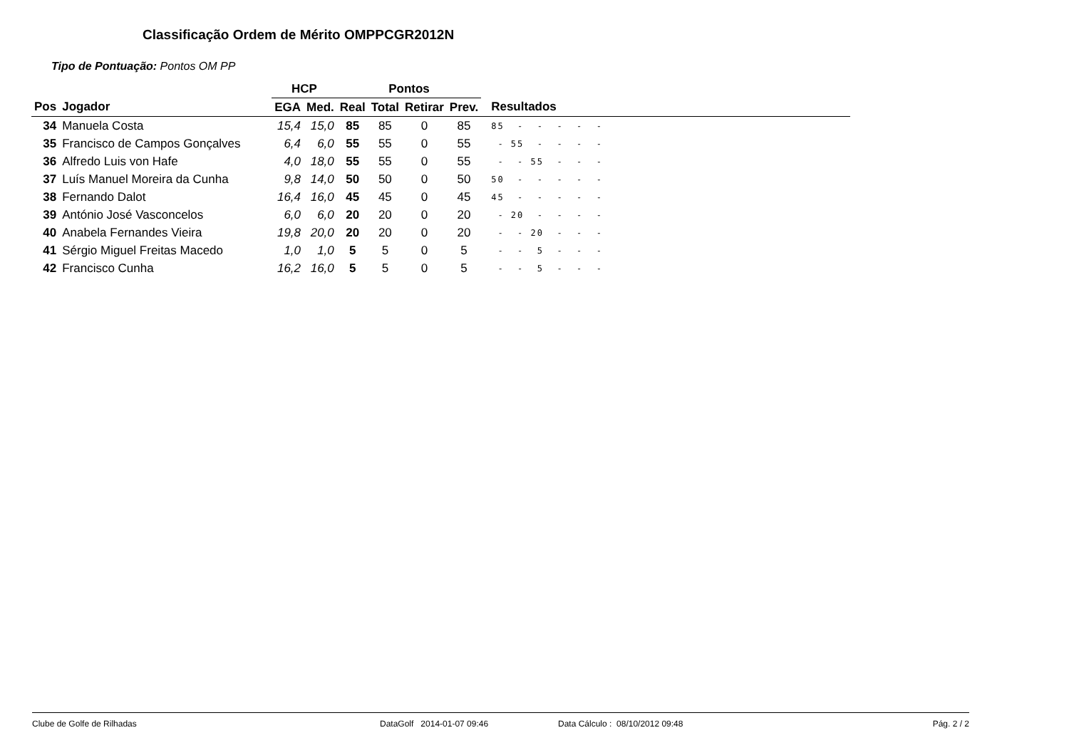Classificação Ordem de Mérito OMPPCGR2012N
Tipo de Pontuação: Pontos OM PP
| | | HCP | | Pontos | | | | |
| --- | --- | --- | --- | --- | --- | --- | --- | --- |
| Pos | Jogador | EGA | Med. | Real | Total | Retirar | Prev. | Resultados |
| 34 | Manuela Costa | 15,4 | 15,0 | 85 | 85 | 0 | 85 | 85 - - - - - |
| 35 | Francisco de Campos Gonçalves | 6,4 | 6,0 | 55 | 55 | 0 | 55 | - 55 - - - - |
| 36 | Alfredo Luis von Hafe | 4,0 | 18,0 | 55 | 55 | 0 | 55 | - - 55 - - - |
| 37 | Luís Manuel Moreira da Cunha | 9,8 | 14,0 | 50 | 50 | 0 | 50 | 50 - - - - - |
| 38 | Fernando Dalot | 16,4 | 16,0 | 45 | 45 | 0 | 45 | 45 - - - - - |
| 39 | António José Vasconcelos | 6,0 | 6,0 | 20 | 20 | 0 | 20 | - 20 - - - - |
| 40 | Anabela Fernandes Vieira | 19,8 | 20,0 | 20 | 20 | 0 | 20 | - - 20 - - - |
| 41 | Sérgio Miguel Freitas Macedo | 1,0 | 1,0 | 5 | 5 | 0 | 5 | - - 5 - - - |
| 42 | Francisco Cunha | 16,2 | 16,0 | 5 | 5 | 0 | 5 | - - 5 - - - |
Clube de Golfe de Rilhadas DataGolf 2014-01-07 09:46 Data Cálculo : 08/10/2012 09:48 Pág. 2 / 2